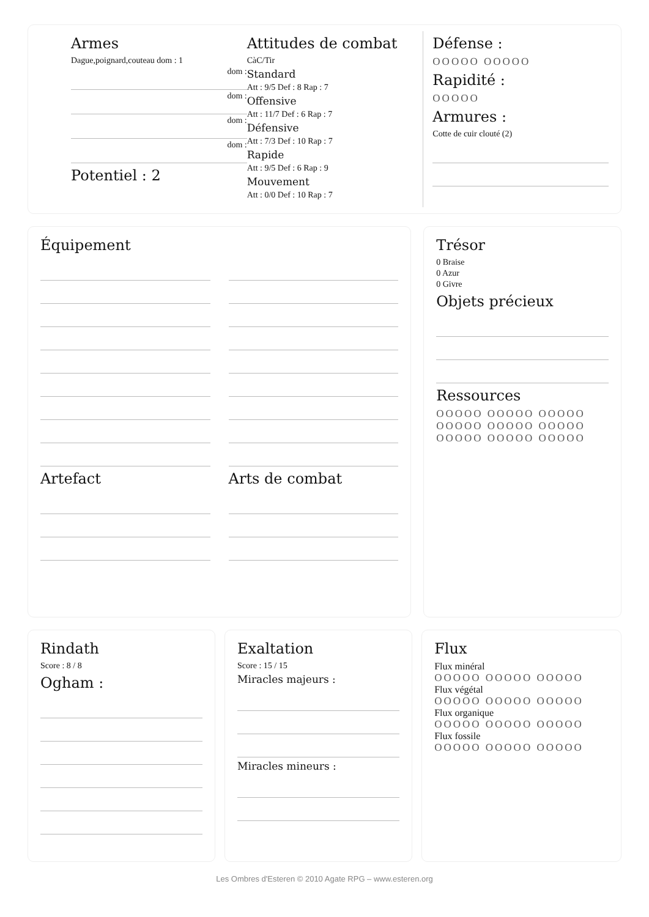Armes
Dague,poignard,couteau dom : 1
dom :
dom :
dom :
dom :
Potentiel : 2
Attitudes de combat
CàC/Tir
Standard
Att : 9/5 Def : 8 Rap : 7
Offensive
Att : 11/7 Def : 6 Rap : 7
Défensive
Att : 7/3 Def : 10 Rap : 7
Rapide
Att : 9/5 Def : 6 Rap : 9
Mouvement
Att : 0/0 Def : 10 Rap : 7
Défense :
OOOOO OOOOO
Rapidité :
OOOOO
Armures :
Cotte de cuir clouté (2)
Équipement
Artefact Arts de combat
Trésor
0 Braise
0 Azur
0 Givre
Objets précieux
Ressources
OOOOO OOOOO OOOOO
OOOOO OOOOO OOOOO
OOOOO OOOOO OOOOO
Rindath
Score : 8 / 8
Ogham :
Exaltation
Score : 15 / 15
Miracles majeurs :
Miracles mineurs :
Flux
Flux minéral
OOOOO OOOOO OOOOO
Flux végétal
OOOOO OOOOO OOOOO
Flux organique
OOOOO OOOOO OOOOO
Flux fossile
OOOOO OOOOO OOOOO
Les Ombres d'Esteren © 2010 Agate RPG – www.esteren.org